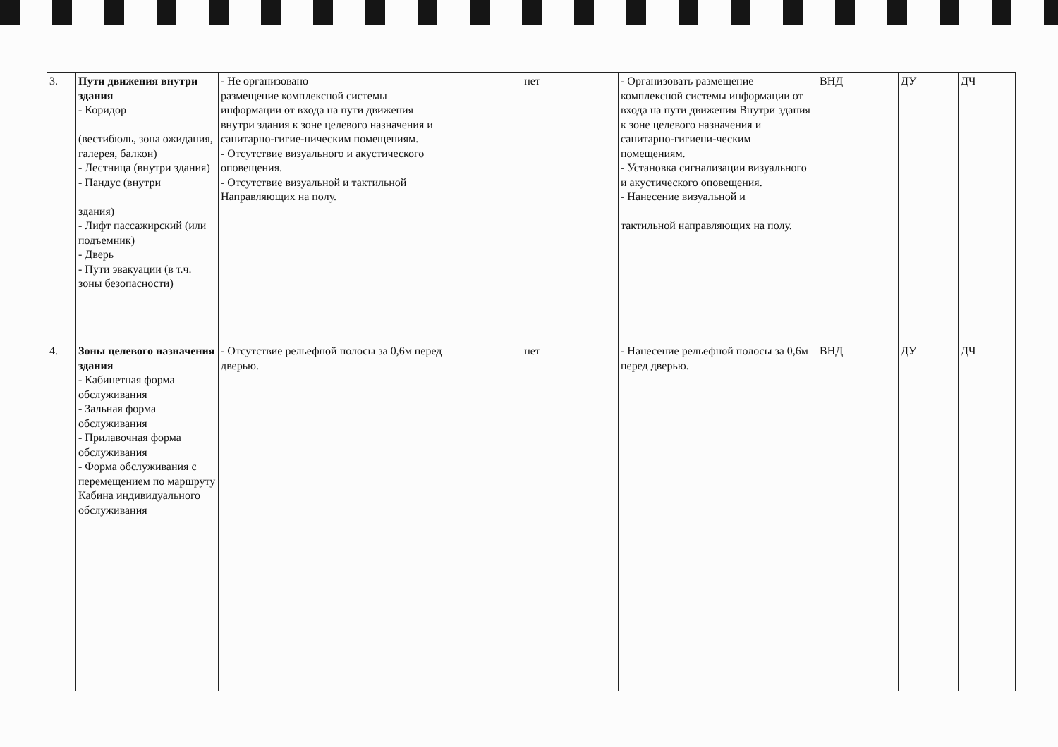| 3. | Пути движения внутри здания - Коридор (вестибюль, зона ожидания, галерея, балкон) - Лестница (внутри здания) - Пандус (внутри здания) - Лифт пассажирский (или подъемник) - Дверь - Пути эвакуации (в т.ч. зоны безопасности) | - Не организовано размещение комплексной системы информации от входа на пути движения внутри здания к зоне целевого назначения и санитарно-гигие-ническим помещениям. - Отсутствие визуального и акустического оповещения. - Отсутствие визуальной и тактильной Направляющих на полу. | нет | - Организовать размещение комплексной системы информации от входа на пути движения Внутри здания к зоне целевого назначения и санитарно-гигиени-ческим помещениям. - Установка сигнализации визуального и акустического оповещения. - Нанесение визуальной и тактильной направляющих на полу. | ВНД | ДУ | ДЧ |
| 4. | Зоны целевого назначения здания - Кабинетная форма обслуживания - Зальная форма обслуживания - Прилавочная форма обслуживания - Форма обслуживания с перемещением по маршруту Кабина индивидуального обслуживания | - Отсутствие рельефной полосы за 0,6м перед дверью. | нет | - Нанесение рельефной полосы за 0,6м перед дверью. | ВНД | ДУ | ДЧ |